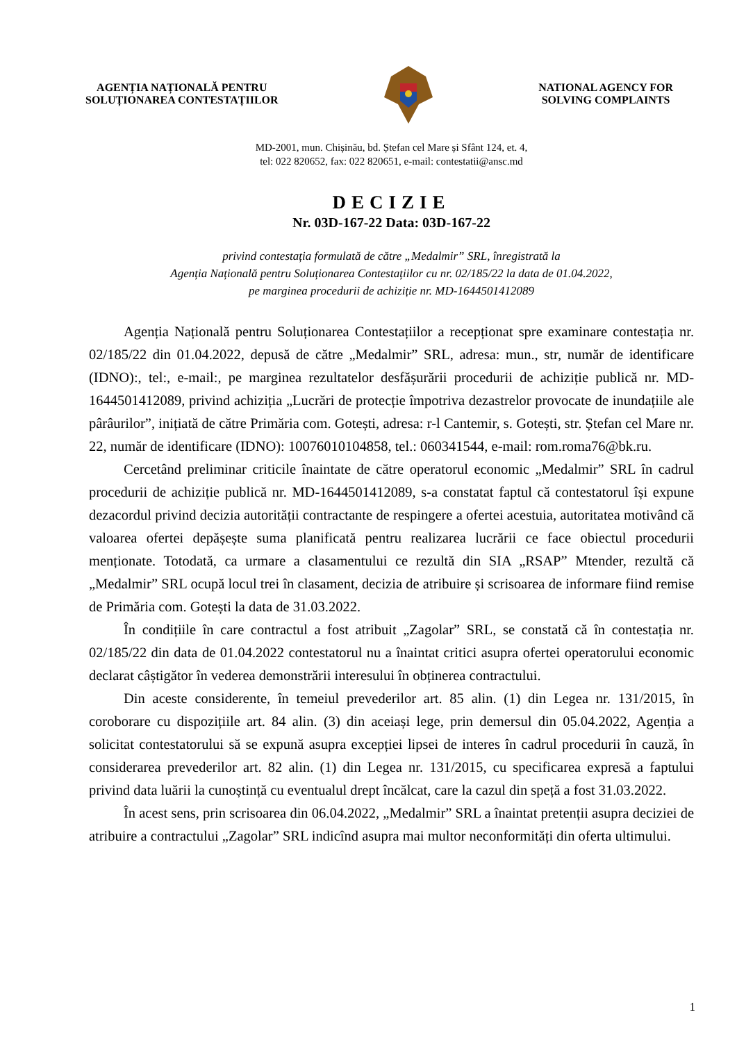AGENȚIA NAȚIONALĂ PENTRU
SOLUȚIONAREA CONTESTAȚIILOR
NATIONAL AGENCY FOR
SOLVING COMPLAINTS
MD-2001, mun. Chișinău, bd. Ștefan cel Mare și Sfânt 124, et. 4,
tel: 022 820652, fax: 022 820651, e-mail: contestatii@ansc.md
DECIZIE
Nr. 03D-167-22 Data: 03D-167-22
privind contestația formulată de către „Medalmir” SRL, înregistrată la
Agenția Națională pentru Soluționarea Contestațiilor cu nr. 02/185/22 la data de 01.04.2022,
pe marginea procedurii de achiziție nr. MD-1644501412089
Agenția Națională pentru Soluționarea Contestațiilor a recepționat spre examinare contestația nr. 02/185/22 din 01.04.2022, depusă de către „Medalmir” SRL, adresa: mun., str, număr de identificare (IDNO):, tel:, e-mail:, pe marginea rezultatelor desfășurării procedurii de achiziție publică nr. MD-1644501412089, privind achiziția „Lucrări de protecție împotriva dezastrelor provocate de inundațiile ale pârâurilor”, inițiată de către Primăria com. Gotești, adresa: r-l Cantemir, s. Gotești, str. Ștefan cel Mare nr. 22, număr de identificare (IDNO): 10076010104858, tel.: 060341544, e-mail: rom.roma76@bk.ru.
Cercetând preliminar criticile înaintate de către operatorul economic „Medalmir” SRL în cadrul procedurii de achiziție publică nr. MD-1644501412089, s-a constatat faptul că contestatorul își expune dezacordul privind decizia autorității contractante de respingere a ofertei acestuia, autoritatea motivând că valoarea ofertei depășește suma planificată pentru realizarea lucrării ce face obiectul procedurii menționate. Totodată, ca urmare a clasamentului ce rezultă din SIA „RSAP” Mtender, rezultă că „Medalmir” SRL ocupă locul trei în clasament, decizia de atribuire și scrisoarea de informare fiind remise de Primăria com. Gotești la data de 31.03.2022.
În condițiile în care contractul a fost atribuit „Zagolar” SRL, se constată că în contestația nr. 02/185/22 din data de 01.04.2022 contestatorul nu a înaintat critici asupra ofertei operatorului economic declarat câștigător în vederea demonstrării interesului în obținerea contractului.
Din aceste considerente, în temeiul prevederilor art. 85 alin. (1) din Legea nr. 131/2015, în coroborare cu dispozițiile art. 84 alin. (3) din aceiași lege, prin demersul din 05.04.2022, Agenția a solicitat contestatorului să se expună asupra excepției lipsei de interes în cadrul procedurii în cauză, în considerarea prevederilor art. 82 alin. (1) din Legea nr. 131/2015, cu specificarea expresă a faptului privind data luării la cunoștință cu eventualul drept încălcat, care la cazul din speță a fost 31.03.2022.
În acest sens, prin scrisoarea din 06.04.2022, „Medalmir” SRL a înaintat pretenții asupra deciziei de atribuire a contractului „Zagolar” SRL indicînd asupra mai multor neconformități din oferta ultimului.
1